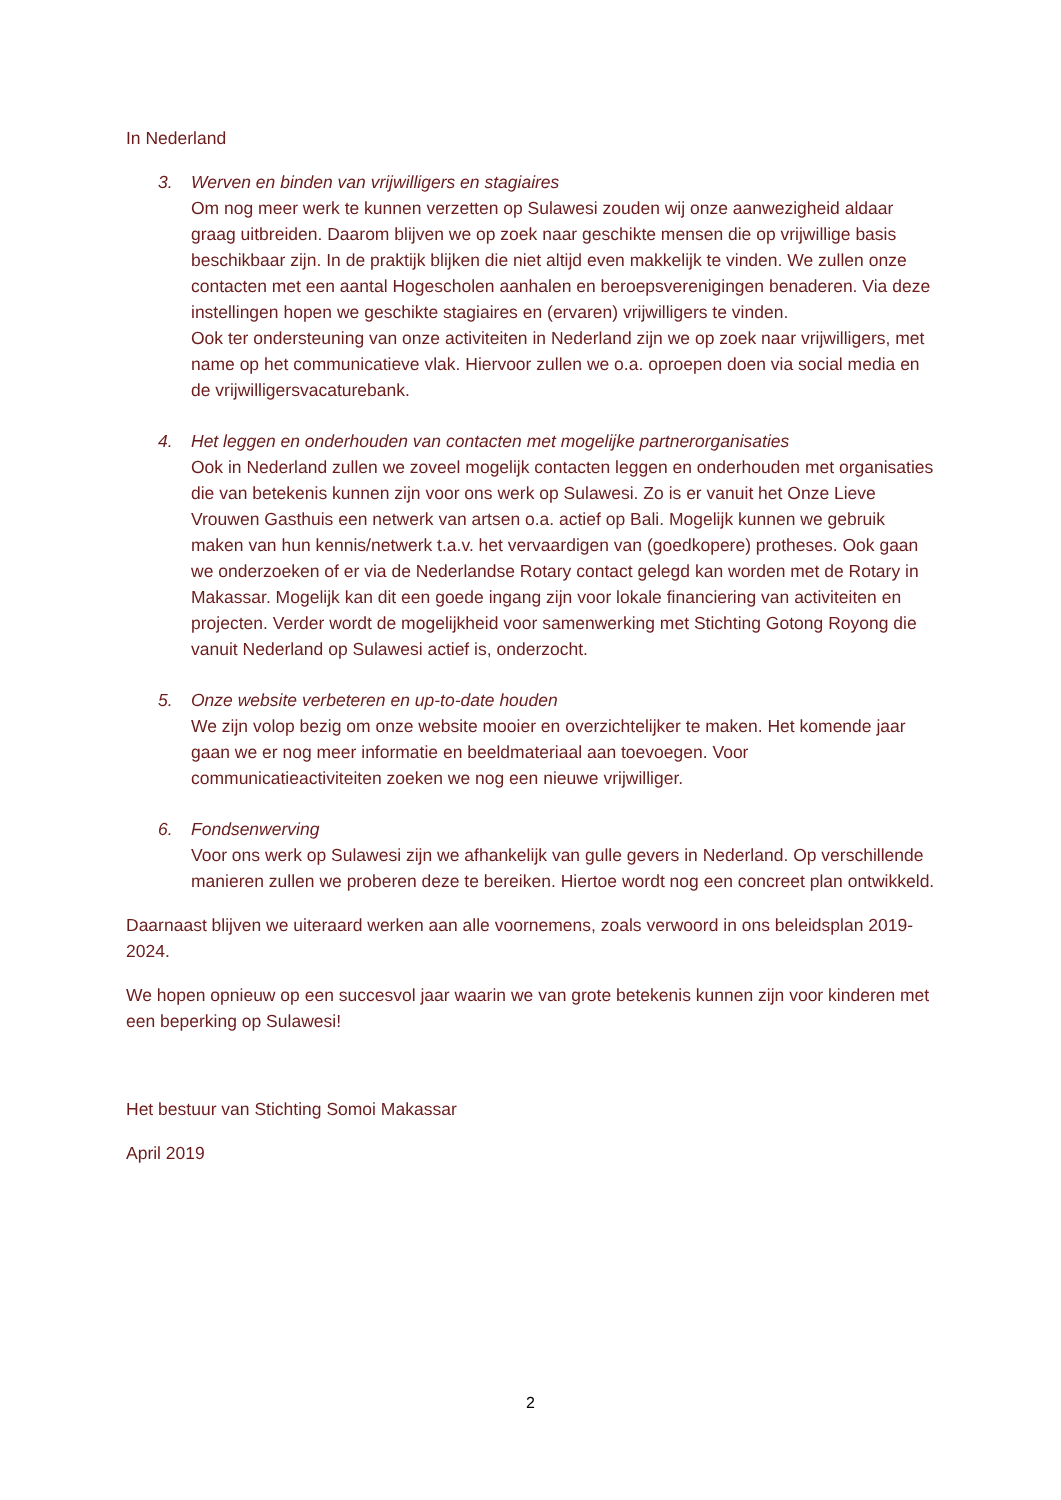In Nederland
3. Werven en binden van vrijwilligers en stagiaires
Om nog meer werk te kunnen verzetten op Sulawesi zouden wij onze aanwezigheid aldaar graag uitbreiden. Daarom blijven we op zoek naar geschikte mensen die op vrijwillige basis beschikbaar zijn. In de praktijk blijken die niet altijd even makkelijk te vinden. We zullen onze contacten met een aantal Hogescholen aanhalen en beroepsverenigingen benaderen. Via deze instellingen hopen we geschikte stagiaires en (ervaren) vrijwilligers te vinden.
Ook ter ondersteuning van onze activiteiten in Nederland zijn we op zoek naar vrijwilligers, met name op het communicatieve vlak. Hiervoor zullen we o.a. oproepen doen via social media en de vrijwilligersvacaturebank.
4. Het leggen en onderhouden van contacten met mogelijke partnerorganisaties
Ook in Nederland zullen we zoveel mogelijk contacten leggen en onderhouden met organisaties die van betekenis kunnen zijn voor ons werk op Sulawesi. Zo is er vanuit het Onze Lieve Vrouwen Gasthuis een netwerk van artsen o.a. actief op Bali. Mogelijk kunnen we gebruik maken van hun kennis/netwerk t.a.v. het vervaardigen van (goedkopere) protheses. Ook gaan we onderzoeken of er via de Nederlandse Rotary contact gelegd kan worden met de Rotary in Makassar. Mogelijk kan dit een goede ingang zijn voor lokale financiering van activiteiten en projecten. Verder wordt de mogelijkheid voor samenwerking met Stichting Gotong Royong die vanuit Nederland op Sulawesi actief is, onderzocht.
5. Onze website verbeteren en up-to-date houden
We zijn volop bezig om onze website mooier en overzichtelijker te maken. Het komende jaar gaan we er nog meer informatie en beeldmateriaal aan toevoegen. Voor communicatieactiviteiten zoeken we nog een nieuwe vrijwilliger.
6. Fondsenwerving
Voor ons werk op Sulawesi zijn we afhankelijk van gulle gevers in Nederland. Op verschillende manieren zullen we proberen deze te bereiken. Hiertoe wordt nog een concreet plan ontwikkeld.
Daarnaast blijven we uiteraard werken aan alle voornemens, zoals verwoord in ons beleidsplan 2019-2024.
We hopen opnieuw op een succesvol jaar waarin we van grote betekenis kunnen zijn voor kinderen met een beperking op Sulawesi!
Het bestuur van Stichting Somoi Makassar
April 2019
2